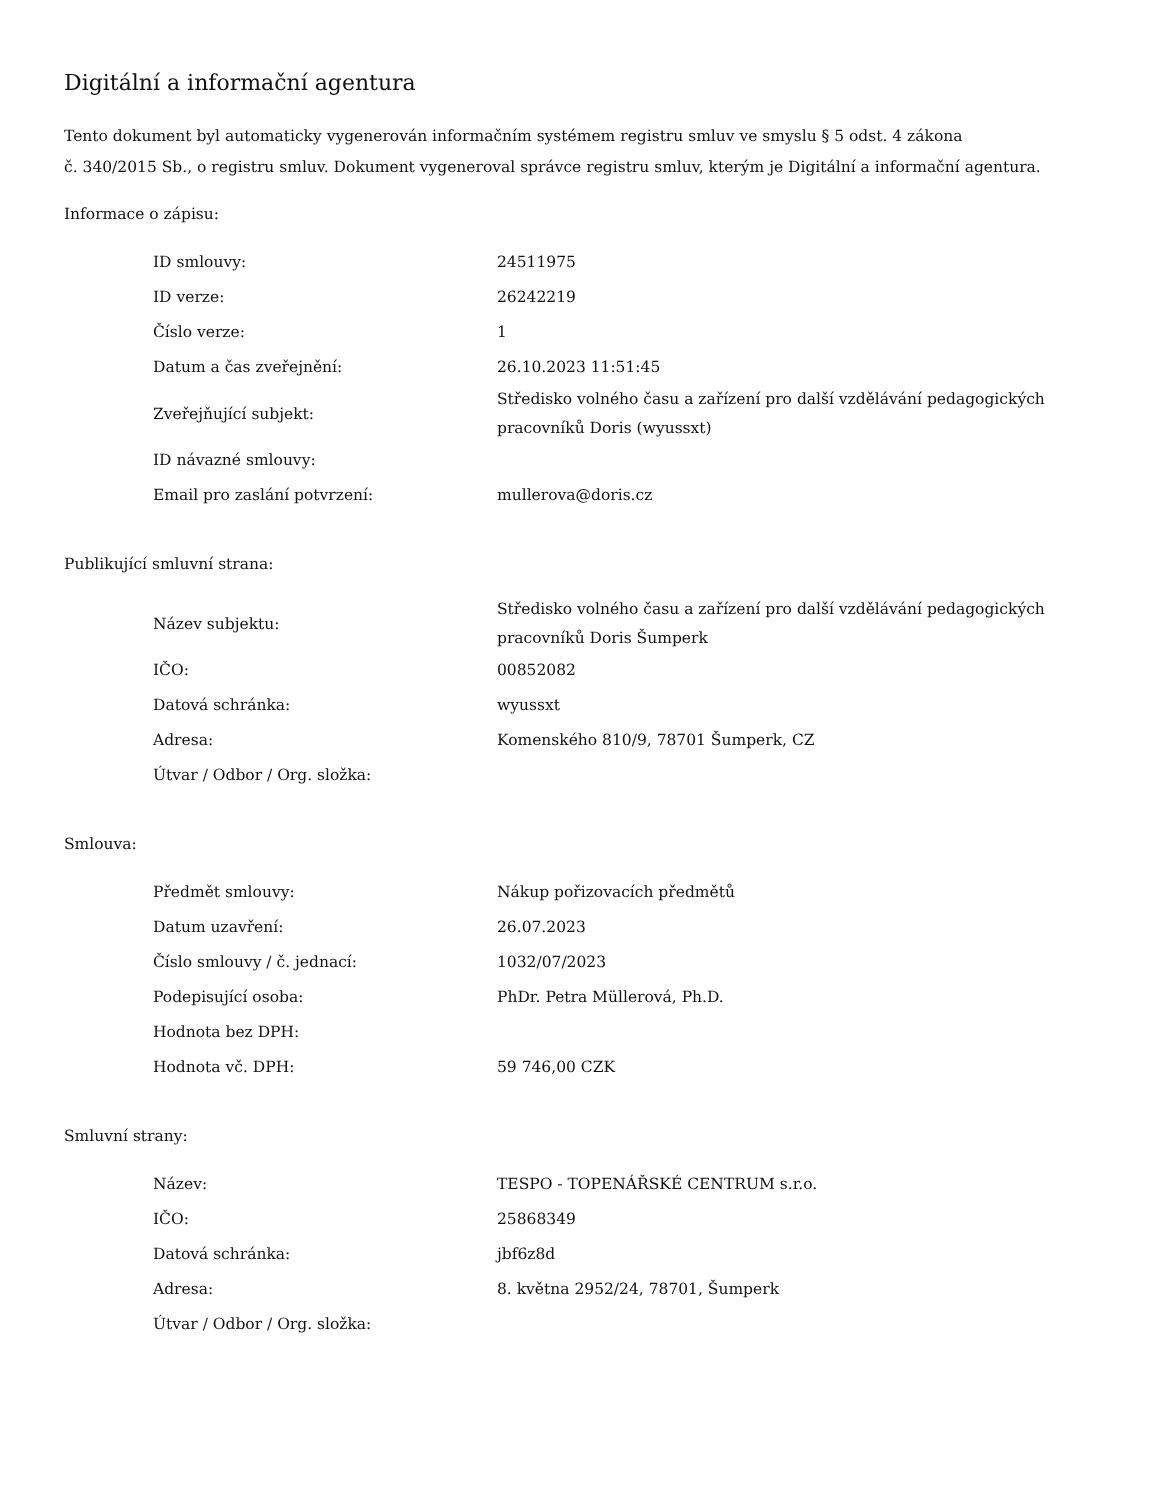Digitální a informační agentura
Tento dokument byl automaticky vygenerován informačním systémem registru smluv ve smyslu § 5 odst. 4 zákona
č. 340/2015 Sb., o registru smluv. Dokument vygeneroval správce registru smluv, kterým je Digitální a informační agentura.
Informace o zápisu:
| ID smlouvy: | 24511975 |
| ID verze: | 26242219 |
| Číslo verze: | 1 |
| Datum a čas zveřejnění: | 26.10.2023 11:51:45 |
| Zveřejňující subjekt: | Středisko volného času a zařízení pro další vzdělávání pedagogických pracovníků Doris (wyussxt) |
| ID návazné smlouvy: | |
| Email pro zaslání potvrzení: | mullerova@doris.cz |
Publikující smluvní strana:
| Název subjektu: | Středisko volného času a zařízení pro další vzdělávání pedagogických pracovníků Doris Šumperk |
| IČO: | 00852082 |
| Datová schránka: | wyussxt |
| Adresa: | Komenského 810/9, 78701 Šumperk, CZ |
| Útvar / Odbor / Org. složka: | |
Smlouva:
| Předmět smlouvy: | Nákup pořizovacích předmětů |
| Datum uzavření: | 26.07.2023 |
| Číslo smlouvy / č. jednací: | 1032/07/2023 |
| Podepisující osoba: | PhDr. Petra Müllerová, Ph.D. |
| Hodnota bez DPH: | |
| Hodnota vč. DPH: | 59 746,00 CZK |
Smluvní strany:
| Název: | TESPO - TOPENÁŘSKÉ CENTRUM s.r.o. |
| IČO: | 25868349 |
| Datová schránka: | jbf6z8d |
| Adresa: | 8. května 2952/24, 78701, Šumperk |
| Útvar / Odbor / Org. složka: | |